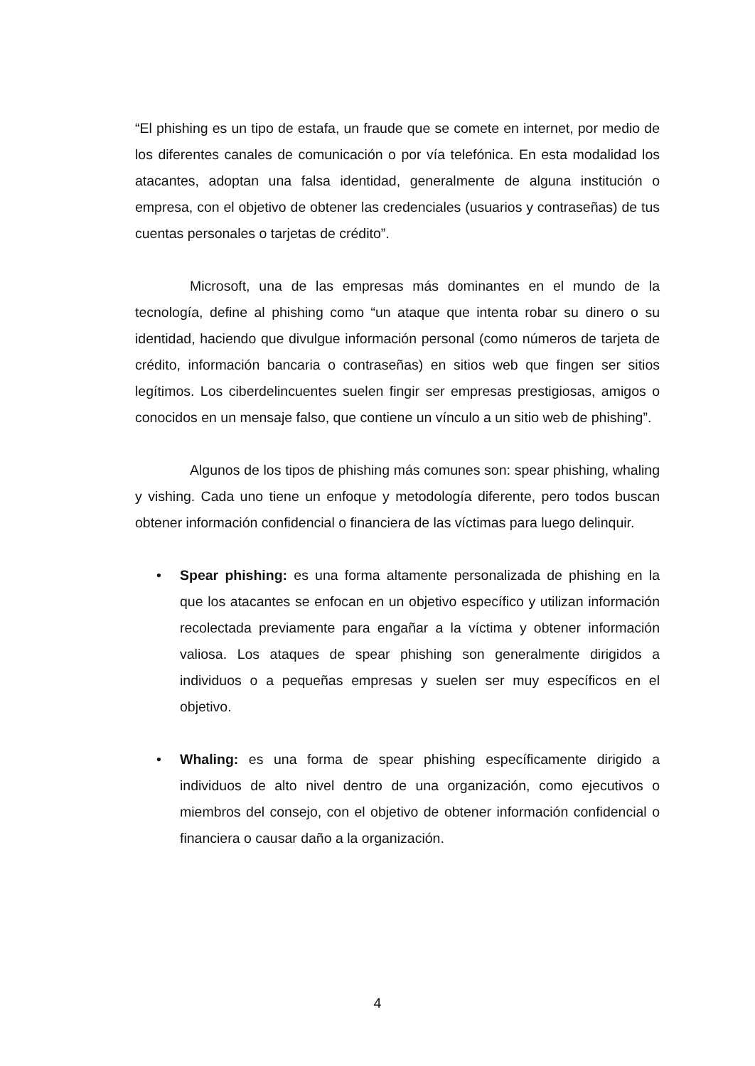“El phishing es un tipo de estafa, un fraude que se comete en internet, por medio de los diferentes canales de comunicación o por vía telefónica. En esta modalidad los atacantes, adoptan una falsa identidad, generalmente de alguna institución o empresa, con el objetivo de obtener las credenciales (usuarios y contraseñas) de tus cuentas personales o tarjetas de crédito”.
Microsoft, una de las empresas más dominantes en el mundo de la tecnología, define al phishing como “un ataque que intenta robar su dinero o su identidad, haciendo que divulgue información personal (como números de tarjeta de crédito, información bancaria o contraseñas) en sitios web que fingen ser sitios legítimos. Los ciberdelincuentes suelen fingir ser empresas prestigiosas, amigos o conocidos en un mensaje falso, que contiene un vínculo a un sitio web de phishing”.
Algunos de los tipos de phishing más comunes son: spear phishing, whaling y vishing. Cada uno tiene un enfoque y metodología diferente, pero todos buscan obtener información confidencial o financiera de las víctimas para luego delinquir.
• Spear phishing: es una forma altamente personalizada de phishing en la que los atacantes se enfocan en un objetivo específico y utilizan información recolectada previamente para engañar a la víctima y obtener información valiosa. Los ataques de spear phishing son generalmente dirigidos a individuos o a pequeñas empresas y suelen ser muy específicos en el objetivo.
• Whaling: es una forma de spear phishing específicamente dirigido a individuos de alto nivel dentro de una organización, como ejecutivos o miembros del consejo, con el objetivo de obtener información confidencial o financiera o causar daño a la organización.
4